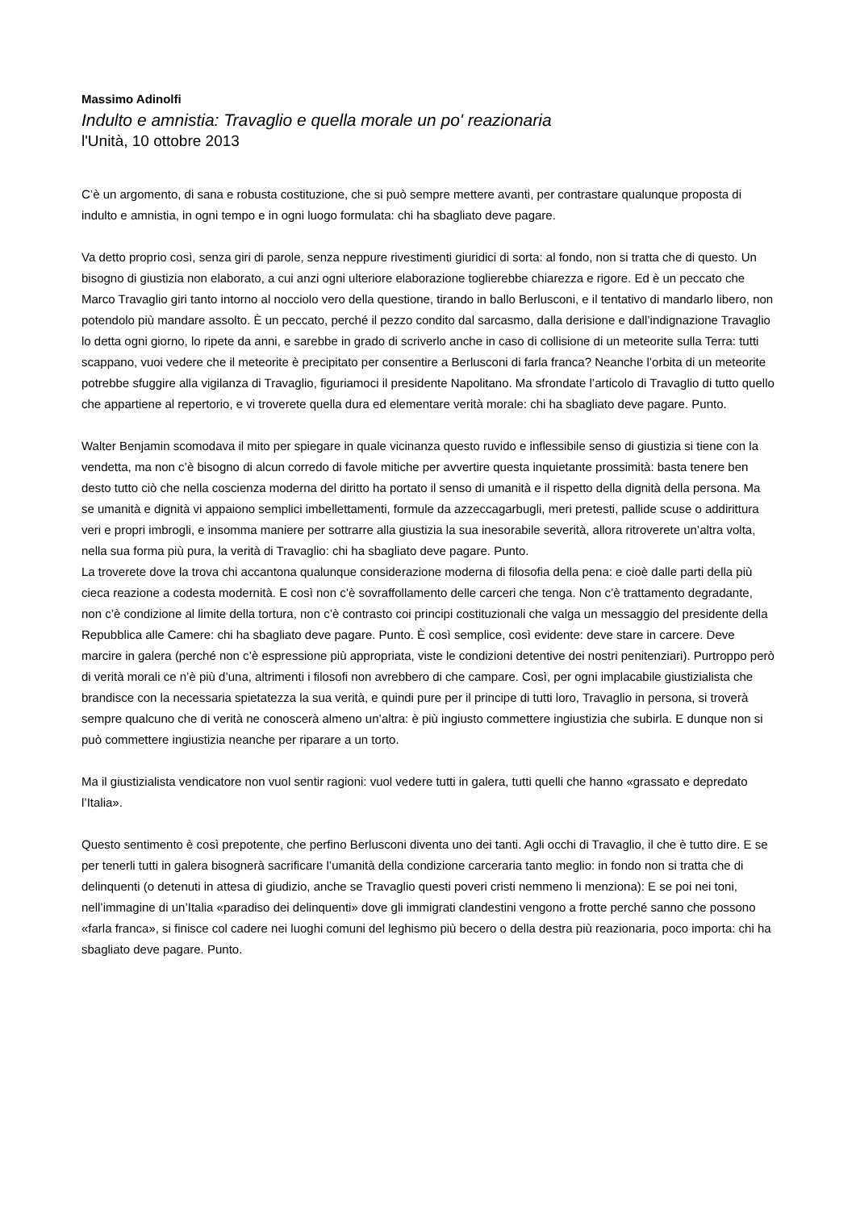Massimo Adinolfi
Indulto e amnistia: Travaglio e quella morale un po' reazionaria
l'Unità, 10 ottobre 2013
C’è un argomento, di sana e robusta costituzione, che si può sempre mettere avanti, per contrastare qualunque proposta di indulto e amnistia, in ogni tempo e in ogni luogo formulata: chi ha sbagliato deve pagare.
Va detto proprio così, senza giri di parole, senza neppure rivestimenti giuridici di sorta: al fondo, non si tratta che di questo. Un bisogno di giustizia non elaborato, a cui anzi ogni ulteriore elaborazione toglierebbe chiarezza e rigore. Ed è un peccato che Marco Travaglio giri tanto intorno al nocciolo vero della questione, tirando in ballo Berlusconi, e il tentativo di mandarlo libero, non potendolo più mandare assolto. È un peccato, perché il pezzo condito dal sarcasmo, dalla derisione e dall’indignazione Travaglio lo detta ogni giorno, lo ripete da anni, e sarebbe in grado di scriverlo anche in caso di collisione di un meteorite sulla Terra: tutti scappano, vuoi vedere che il meteorite è precipitato per consentire a Berlusconi di farla franca? Neanche l’orbita di un meteorite potrebbe sfuggire alla vigilanza di Travaglio, figuriamoci il presidente Napolitano. Ma sfrondate l’articolo di Travaglio di tutto quello che appartiene al repertorio, e vi troverete quella dura ed elementare verità morale: chi ha sbagliato deve pagare. Punto.
Walter Benjamin scomodava il mito per spiegare in quale vicinanza questo ruvido e inflessibile senso di giustizia si tiene con la vendetta, ma non c’è bisogno di alcun corredo di favole mitiche per avvertire questa inquietante prossimità: basta tenere ben desto tutto ciò che nella coscienza moderna del diritto ha portato il senso di umanità e il rispetto della dignità della persona. Ma se umanità e dignità vi appaiono semplici imbellettamenti, formule da azzeccagarbugli, meri pretesti, pallide scuse o addirittura veri e propri imbrogli, e insomma maniere per sottrarre alla giustizia la sua inesorabile severità, allora ritroverete un’altra volta, nella sua forma più pura, la verità di Travaglio: chi ha sbagliato deve pagare. Punto.
La troverete dove la trova chi accantona qualunque considerazione moderna di filosofia della pena: e cioè dalle parti della più cieca reazione a codesta modernità. E così non c’è sovraffollamento delle carceri che tenga. Non c’è trattamento degradante, non c’è condizione al limite della tortura, non c’è contrasto coi principi costituzionali che valga un messaggio del presidente della Repubblica alle Camere: chi ha sbagliato deve pagare. Punto. È così semplice, così evidente: deve stare in carcere. Deve marcire in galera (perché non c’è espressione più appropriata, viste le condizioni detentive dei nostri penitenziari). Purtroppo però di verità morali ce n’è più d’una, altrimenti i filosofi non avrebbero di che campare. Così, per ogni implacabile giustizialista che brandisce con la necessaria spietatezza la sua verità, e quindi pure per il principe di tutti loro, Travaglio in persona, si troverà sempre qualcuno che di verità ne conoscerà almeno un’altra: è più ingiusto commettere ingiustizia che subirla. E dunque non si può commettere ingiustizia neanche per riparare a un torto.
Ma il giustizialista vendicatore non vuol sentir ragioni: vuol vedere tutti in galera, tutti quelli che hanno «grassato e depredato l’Italia».
Questo sentimento è così prepotente, che perfino Berlusconi diventa uno dei tanti. Agli occhi di Travaglio, il che è tutto dire. E se per tenerli tutti in galera bisognerà sacrificare l’umanità della condizione carceraria tanto meglio: in fondo non si tratta che di delinquenti (o detenuti in attesa di giudizio, anche se Travaglio questi poveri cristi nemmeno li menziona): E se poi nei toni, nell’immagine di un’Italia «paradiso dei delinquenti» dove gli immigrati clandestini vengono a frotte perché sanno che possono «farla franca», si finisce col cadere nei luoghi comuni del leghismo più becero o della destra più reazionaria, poco importa: chi ha sbagliato deve pagare. Punto.